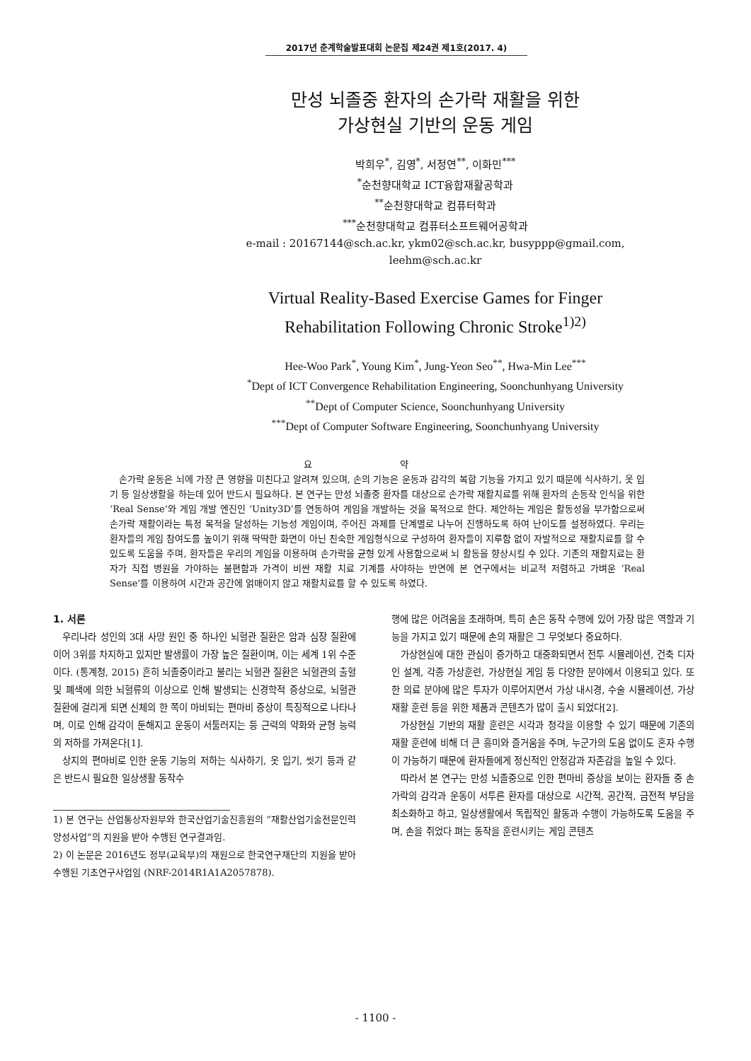2017년 춘계학술발표대회 논문집 제24권 제1호(2017. 4)
만성 뇌졸중 환자의 손가락 재활을 위한
가상현실 기반의 운동 게임
박희우<sup>*</sup>, 김영<sup>*</sup>, 서정연<sup>**</sup>, 이화민<sup>***</sup>
<sup>*</sup> 순천향대학교 ICT융합재활공학과
<sup>**</sup> 순천향대학교 컴퓨터학과
<sup>***</sup> 순천향대학교 컴퓨터소프트웨어공학과
e-mail : 20167144@sch.ac.kr, ykm02@sch.ac.kr, busyppp@gmail.com,
leehm@sch.ac.kr
Virtual Reality-Based Exercise Games for Finger
Rehabilitation Following Chronic Stroke<sup>1)2)</sup>
Hee-Woo Park<sup>*</sup>, Young Kim<sup>*</sup>, Jung-Yeon Seo<sup>**</sup>, Hwa-Min Lee<sup>***</sup>
<sup>*</sup> Dept of ICT Convergence Rehabilitation Engineering, Soonchunhyang University
<sup>**</sup> Dept of Computer Science, Soonchunhyang University
<sup>***</sup> Dept of Computer Software Engineering, Soonchunhyang University
요 약
손가락 운동은 뇌에 가장 큰 영향을 미친다고 알려져 있으며, 손의 기능은 운동과 감각의 복합 기능을 가지고 있기 때문에 식사하기, 옷 입기 등 일상생활을 하는데 있어 반드시 필요하다. 본 연구는 만성 뇌졸중 환자를 대상으로 손가락 재활치료를 위해 환자의 손동작 인식을 위한 ‘Real Sense’와 게임 개발 엔진인 ‘Unity3D’를 연동하여 게임을 개발하는 것을 목적으로 한다. 제안하는 게임은 활동성을 부가함으로써 손가락 재활이라는 특정 목적을 달성하는 기능성 게임이며, 주어진 과제를 단계별로 나누어 진행하도록 하여 난이도를 설정하였다. 우리는 환자들의 게임 참여도를 높이기 위해 딱딱한 화면이 아닌 친숙한 게임형식으로 구성하여 환자들이 지루함 없이 자발적으로 재활치료를 할 수 있도록 도움을 주며, 환자들은 우리의 게임을 이용하며 손가락을 균형 있게 사용함으로써 뇌 활동을 향상시킬 수 있다. 기존의 재활치료는 환자가 직접 병원을 가야하는 불편함과 가격이 비싼 재활 치료 기계를 사야하는 반면에 본 연구에서는 비교적 저렴하고 가벼운 ‘Real Sense’를 이용하여 시간과 공간에 얽매이지 않고 재활치료를 할 수 있도록 하였다.
1. 서론
우리나라 성인의 3대 사망 원인 중 하나인 뇌혈관 질환은 암과 심장 질환에 이어 3위를 차지하고 있지만 발생률이 가장 높은 질환이며, 이는 세계 1위 수준이다. (통계청, 2015) 흔히 뇌졸중이라고 불리는 뇌혈관 질환은 뇌혈관의 출혈 및 폐색에 의한 뇌혈류의 이상으로 인해 발생되는 신경학적 증상으로, 뇌혈관 질환에 걸리게 되면 신체의 한 쪽이 마비되는 편마비 증상이 특징적으로 나타나며, 이로 인해 감각이 둔해지고 운동이 서툴러지는 등 근력의 약화와 균형 능력의 저하를 가져온다[1].
상지의 편마비로 인한 운동 기능의 저하는 식사하기, 옷 입기, 씻기 등과 같은 반드시 필요한 일상생활 동작수
1) 본 연구는 산업통상자원부와 한국산업기술진흥원의 “재활산업기술전문인력양성사업”의 지원을 받아 수행된 연구결과임.
2) 이 논문은 2016년도 정부(교육부)의 재원으로 한국연구재단의 지원을 받아 수행된 기초연구사업임 (NRF-2014R1A1A2057878).
행에 많은 어려움을 초래하며, 특히 손은 동작 수행에 있어 가장 많은 역할과 기능을 가지고 있기 때문에 손의 재활은 그 무엇보다 중요하다.
가상현실에 대한 관심이 증가하고 대중화되면서 전투 시뮬레이션, 건축 디자인 설계, 각종 가상훈련, 가상현실 게임 등 다양한 분야에서 이용되고 있다. 또한 의료 분야에 많은 투자가 이루어지면서 가상 내시경, 수술 시뮬레이션, 가상 재활 훈련 등을 위한 제품과 콘텐츠가 많이 출시 되었다[2].
가상현실 기반의 재활 훈련은 시각과 청각을 이용할 수 있기 때문에 기존의 재활 훈련에 비해 더 큰 흥미와 즐거움을 주며, 누군가의 도움 없이도 혼자 수행이 가능하기 때문에 환자들에게 정신적인 안정감과 자존감을 높일 수 있다.
따라서 본 연구는 만성 뇌졸중으로 인한 편마비 증상을 보이는 환자들 중 손가락의 감각과 운동이 서투른 환자를 대상으로 시간적, 공간적, 금전적 부담을 최소화하고 하고, 일상생활에서 독립적인 활동과 수행이 가능하도록 도움을 주며, 손을 쥐었다 펴는 동작을 훈련시키는 게임 콘텐츠
- 1100 -